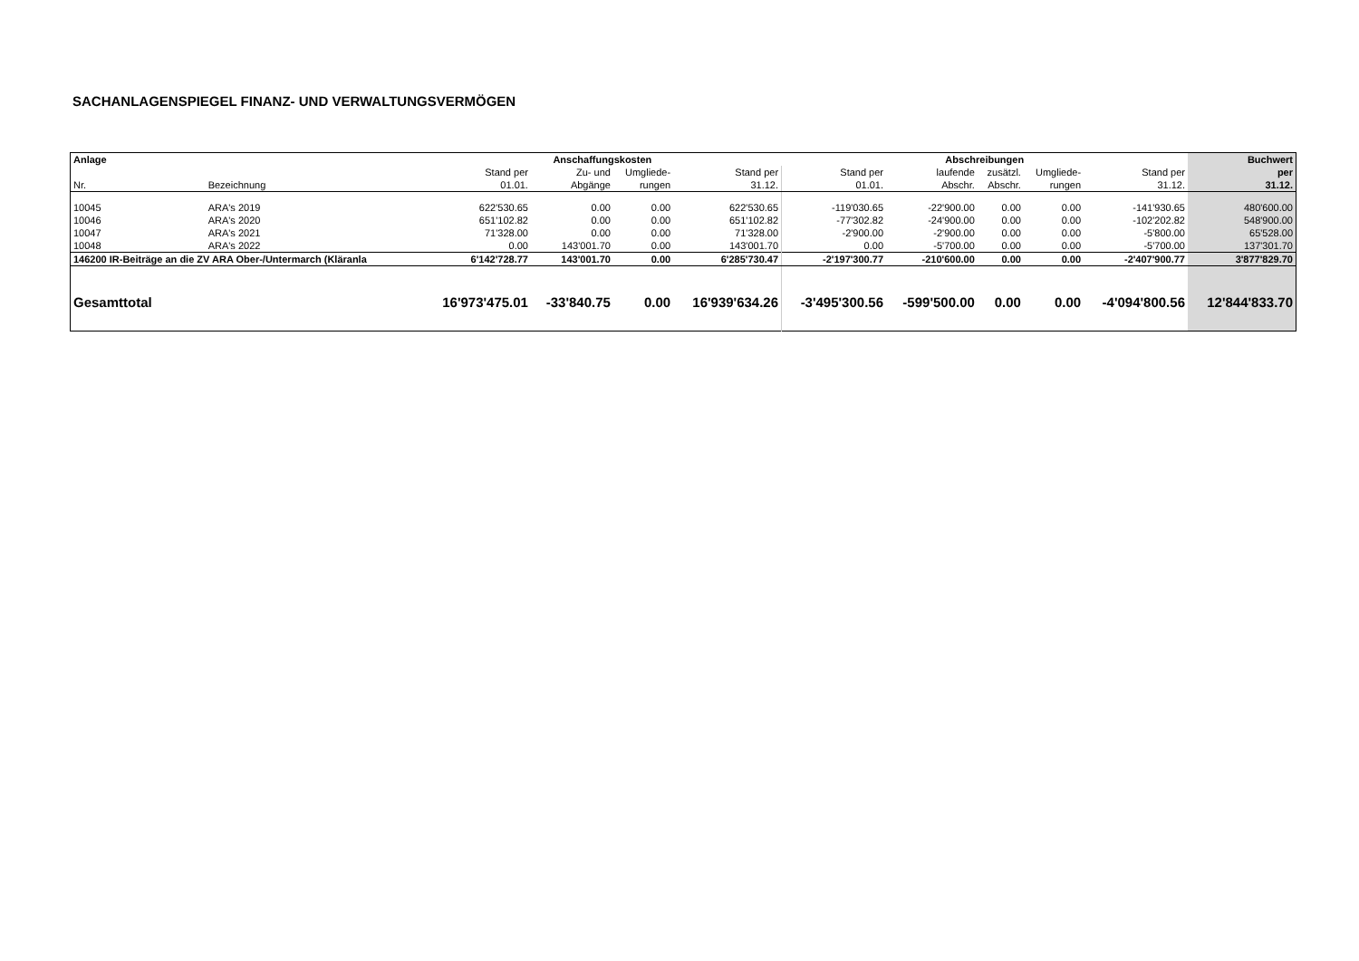SACHANLAGENSPIEGEL FINANZ- UND VERWALTUNGSVERMÖGEN
| Anlage | | Anschaffungskosten | | | | Abschreibungen | | | | | Buchwert |
| --- | --- | --- | --- | --- | --- | --- | --- | --- | --- | --- | --- |
| | | Stand per | Zu- und | Umgliede- | Stand per | Stand per | laufende | zusätzl. | Umgliede- | Stand per | per |
| Nr. | Bezeichnung | 01.01. | Abgänge | rungen | 31.12. | 01.01. | Abschr. | Abschr. | rungen | 31.12. | 31.12. |
| 10045 | ARA's 2019 | 622'530.65 | 0.00 | 0.00 | 622'530.65 | -119'030.65 | -22'900.00 | 0.00 | 0.00 | -141'930.65 | 480'600.00 |
| 10046 | ARA's 2020 | 651'102.82 | 0.00 | 0.00 | 651'102.82 | -77'302.82 | -24'900.00 | 0.00 | 0.00 | -102'202.82 | 548'900.00 |
| 10047 | ARA's 2021 | 71'328.00 | 0.00 | 0.00 | 71'328.00 | -2'900.00 | -2'900.00 | 0.00 | 0.00 | -5'800.00 | 65'528.00 |
| 10048 | ARA's 2022 | 0.00 | 143'001.70 | 0.00 | 143'001.70 | 0.00 | -5'700.00 | 0.00 | 0.00 | -5'700.00 | 137'301.70 |
| 146200 IR-Beiträge an die ZV ARA Ober-/Untermarch (Kläranla | | 6'142'728.77 | 143'001.70 | 0.00 | 6'285'730.47 | -2'197'300.77 | -210'600.00 | 0.00 | 0.00 | -2'407'900.77 | 3'877'829.70 |
| Gesamttotal | | 16'973'475.01 | -33'840.75 | 0.00 | 16'939'634.26 | -3'495'300.56 | -599'500.00 | 0.00 | 0.00 | -4'094'800.56 | 12'844'833.70 |